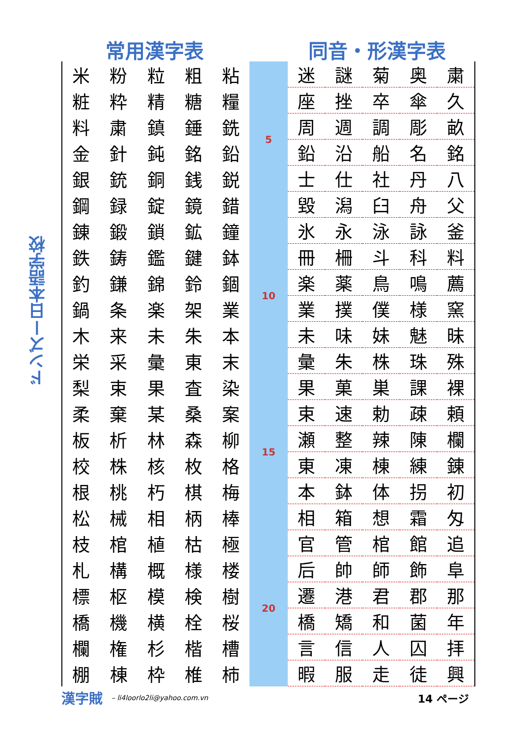常用漢字表 同音・形漢字表
ドンズー日本語学校
| 米 | 粉 | 粒 | 粗 | 粘 |
| 粧 | 粋 | 精 | 糖 | 糧 |
| 料 | 粛 | 鎮 | 錘 | 銑 |
| 金 | 針 | 鈍 | 銘 | 鉛 |
| 銀 | 銃 | 銅 | 銭 | 鋭 |
| 鋼 | 録 | 錠 | 鏡 | 錯 |
| 錬 | 鍛 | 鎖 | 鉱 | 鐘 |
| 鉄 | 鋳 | 鑑 | 鍵 | 鉢 |
| 釣 | 鎌 | 錦 | 鈴 | 錮 |
| 鍋 | 条 | 楽 | 架 | 業 |
| 木 | 来 | 未 | 朱 | 本 |
| 栄 | 采 | 彙 | 東 | 末 |
| 梨 | 束 | 果 | 査 | 染 |
| 柔 | 棄 | 某 | 桑 | 案 |
| 板 | 析 | 林 | 森 | 柳 |
| 校 | 株 | 核 | 枚 | 格 |
| 根 | 桃 | 朽 | 棋 | 梅 |
| 松 | 械 | 相 | 柄 | 棒 |
| 枝 | 棺 | 植 | 枯 | 極 |
| 札 | 構 | 概 | 様 | 楼 |
| 標 | 枢 | 模 | 検 | 樹 |
| 橋 | 機 | 横 | 栓 | 桜 |
| 欄 | 権 | 杉 | 楷 | 槽 |
| 棚 | 棟 | 枠 | 椎 | 柿 |
5
10
15
20
| 迷 | 謎 | 菊 | 奥 | 粛 |
| 座 | 挫 | 卒 | 傘 | 久 |
| 周 | 週 | 調 | 彫 | 畝 |
| 鉛 | 沿 | 船 | 名 | 銘 |
| 士 | 仕 | 社 | 丹 | 八 |
| 毀 | 潟 | 臼 | 舟 | 父 |
| 氷 | 永 | 泳 | 詠 | 釜 |
| 冊 | 柵 | 斗 | 科 | 料 |
| 楽 | 薬 | 鳥 | 鳴 | 薦 |
| 業 | 撲 | 僕 | 様 | 窯 |
| 未 | 味 | 妹 | 魅 | 昧 |
| 彙 | 朱 | 株 | 珠 | 殊 |
| 果 | 菓 | 巣 | 課 | 裸 |
| 束 | 速 | 勅 | 疎 | 頼 |
| 瀬 | 整 | 辣 | 陳 | 欄 |
| 東 | 凍 | 棟 | 練 | 錬 |
| 本 | 鉢 | 体 | 拐 | 初 |
| 相 | 箱 | 想 | 霜 | 匁 |
| 官 | 管 | 棺 | 館 | 追 |
| 后 | 帥 | 師 | 飾 | 阜 |
| 遷 | 港 | 君 | 郡 | 那 |
| 橋 | 矯 | 和 | 菌 | 年 |
| 言 | 信 | 人 | 囚 | 拝 |
| 暇 | 服 | 走 | 徒 | 興 |
漢字賊 – li4loorlo2li@yahoo.com.vn 14 ページ